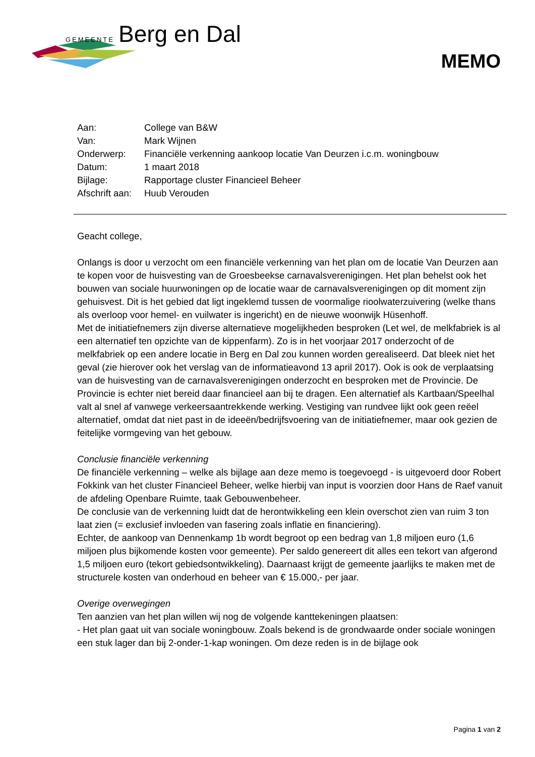GEMEENTE Berg en Dal
MEMO
| Aan: | College van B&W |
| Van: | Mark Wijnen |
| Onderwerp: | Financiële verkenning aankoop locatie Van Deurzen i.c.m. woningbouw |
| Datum: | 1 maart 2018 |
| Bijlage: | Rapportage cluster Financieel Beheer |
| Afschrift aan: | Huub Verouden |
Geacht college,
Onlangs is door u verzocht om een financiële verkenning van het plan om de locatie Van Deurzen aan te kopen voor de huisvesting van de Groesbeekse carnavalsverenigingen. Het plan behelst ook het bouwen van sociale huurwoningen op de locatie waar de carnavalsverenigingen op dit moment zijn gehuisvest. Dit is het gebied dat ligt ingeklemd tussen de voormalige rioolwaterzuivering (welke thans als overloop voor hemel- en vuilwater is ingericht) en de nieuwe woonwijk Hüsenhoff.
Met de initiatiefnemers zijn diverse alternatieve mogelijkheden besproken (Let wel, de melkfabriek is al een alternatief ten opzichte van de kippenfarm). Zo is in het voorjaar 2017 onderzocht of de melkfabriek op een andere locatie in Berg en Dal zou kunnen worden gerealiseerd. Dat bleek niet het geval (zie hierover ook het verslag van de informatieavond 13 april 2017). Ook is ook de verplaatsing van de huisvesting van de carnavalsverenigingen onderzocht en besproken met de Provincie. De Provincie is echter niet bereid daar financieel aan bij te dragen. Een alternatief als Kartbaan/Speelhal valt al snel af vanwege verkeersaantrekkende werking. Vestiging van rundvee lijkt ook geen reëel alternatief, omdat dat niet past in de ideeën/bedrijfsvoering van de initiatiefnemer, maar ook gezien de feitelijke vormgeving van het gebouw.
Conclusie financiële verkenning
De financiële verkenning – welke als bijlage aan deze memo is toegevoegd - is uitgevoerd door Robert Fokkink van het cluster Financieel Beheer, welke hierbij van input is voorzien door Hans de Raef vanuit de afdeling Openbare Ruimte, taak Gebouwenbeheer.
De conclusie van de verkenning luidt dat de herontwikkeling een klein overschot zien van ruim 3 ton laat zien (= exclusief invloeden van fasering zoals inflatie en financiering).
Echter, de aankoop van Dennenkamp 1b wordt begroot op een bedrag van 1,8 miljoen euro (1,6 miljoen plus bijkomende kosten voor gemeente). Per saldo genereert dit alles een tekort van afgerond 1,5 miljoen euro (tekort gebiedsontwikkeling). Daarnaast krijgt de gemeente jaarlijks te maken met de structurele kosten van onderhoud en beheer van € 15.000,- per jaar.
Overige overwegingen
Ten aanzien van het plan willen wij nog de volgende kanttekeningen plaatsen:
- Het plan gaat uit van sociale woningbouw. Zoals bekend is de grondwaarde onder sociale woningen een stuk lager dan bij 2-onder-1-kap woningen. Om deze reden is in de bijlage ook
Pagina 1 van 2